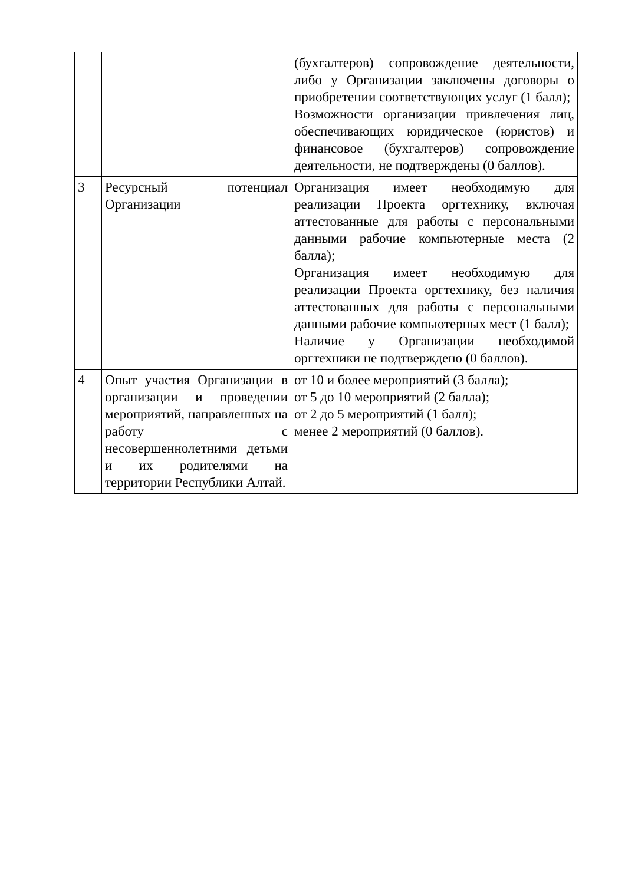| | | (бухгалтеров) сопровождение деятельности, либо у Организации заключены договоры о приобретении соответствующих услуг (1 балл); Возможности организации привлечения лиц, обеспечивающих юридическое (юристов) и финансовое (бухгалтеров) сопровождение деятельности, не подтверждены (0 баллов). |
| 3 | Ресурсный потенциал Организации | Организация имеет необходимую для реализации Проекта оргтехнику, включая аттестованные для работы с персональными данными рабочие компьютерные места (2 балла); Организация имеет необходимую для реализации Проекта оргтехнику, без наличия аттестованных для работы с персональными данными рабочие компьютерных мест (1 балл); Наличие у Организации необходимой оргтехники не подтверждено (0 баллов). |
| 4 | Опыт участия Организации в организации и проведении мероприятий, направленных на работу с несовершеннолетними детьми и их родителями на территории Республики Алтай. | от 10 и более мероприятий (3 балла); от 5 до 10 мероприятий (2 балла); от 2 до 5 мероприятий (1 балл); менее 2 мероприятий (0 баллов). |